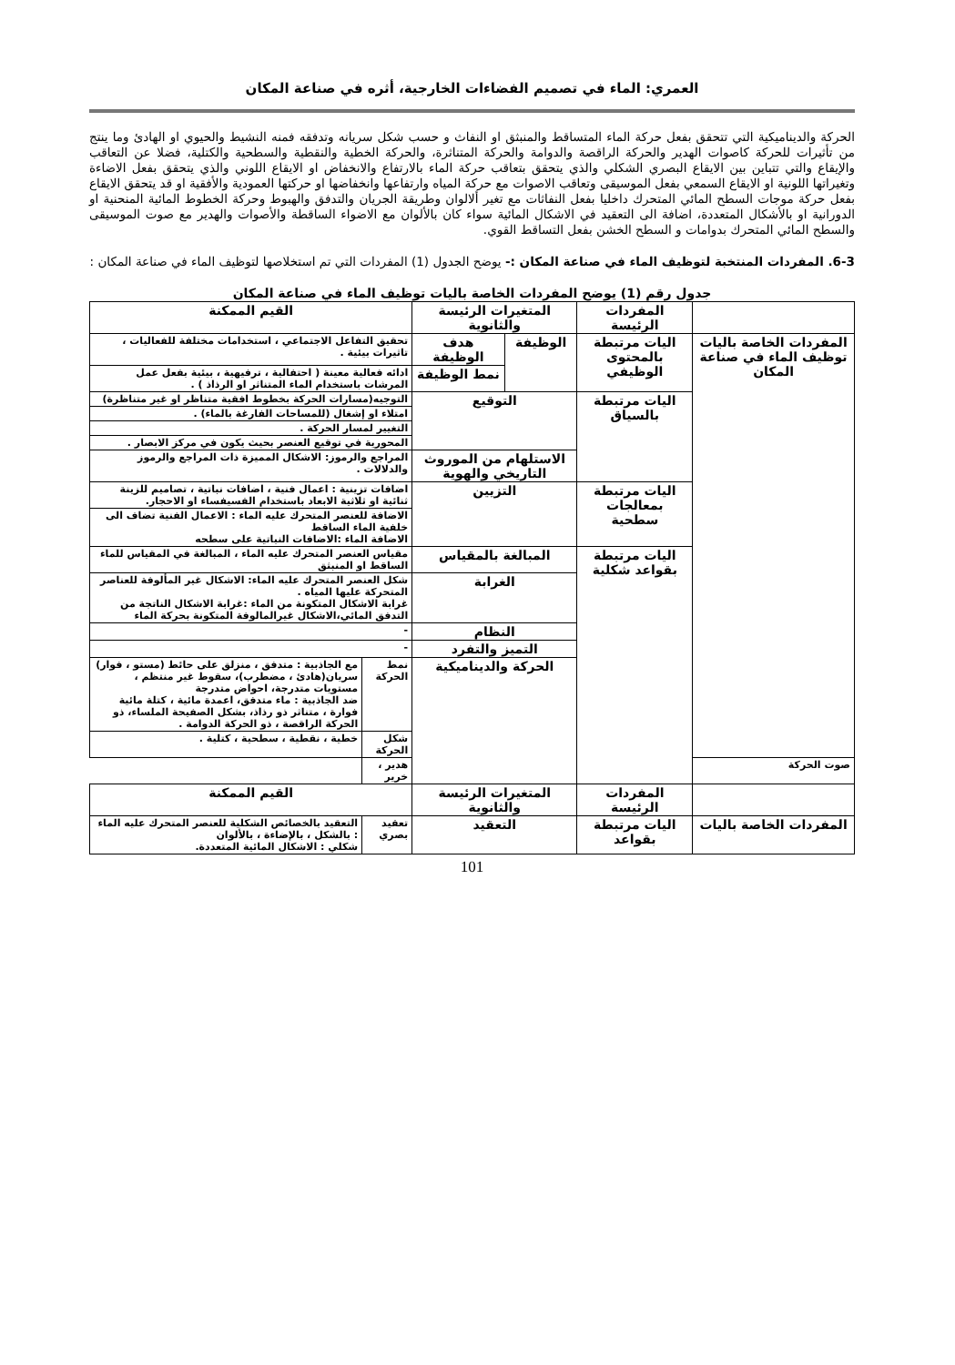العمري: الماء في تصميم الفضاءات الخارجية، أثره في صناعة المكان
الحركة والديناميكية التي تتحقق بفعل حركة الماء المتساقط والمنبثق او النفاث و حسب شكل سريانه وتدفقه فمنه النشيط والحيوي او الهادئ وما ينتج من تأثيرات للحركة كاصوات الهدير والحركة الراقصة والدوامة والحركة المتناثرة، والحركة الخطية والنقطية والسطحية والكتلية، فضلا عن التعاقب والإيقاع والتي تتباين بين الايقاع البصري الشكلي والذي يتحقق بتعاقب حركة الماء بالارتفاع والانخفاض او الايقاع اللوني والذي يتحقق بفعل الاضاءة وتغيراتها اللونية او الايقاع السمعي بفعل الموسيقى وتعاقب الاصوات مع حركة المياه وارتفاعها وانخفاضها او حركتها العمودية والأفقية او قد يتحقق الايقاع بفعل حركة موجات السطح المائي المتحرك داخليا بفعل النفاثات مع تغير ألالوان وطريقة الجريان والتدفق والهبوط وحركة الخطوط المائية المنحنية او الدورانية او بالأشكال المتعددة، اضافة الى التعقيد في الاشكال المائية سواء كان بالألوان مع الاضواء الساقطة والأصوات والهدير مع صوت الموسيقى والسطح المائي المتحرك بدوامات و السطح الخشن بفعل التساقط القوي.
6-3. المفردات المنتخبة لتوظيف الماء في صناعة المكان :- يوضح الجدول (1) المفردات التي تم استخلاصها لتوظيف الماء في صناعة المكان :
جدول رقم (1) يوضح المفردات الخاصة باليات توظيف الماء في صناعة المكان
| | المفردات الرئيسة | المتغيرات الرئيسة والثانوية | | القيم الممكنة | |
| المفردات الخاصة باليات توظيف الماء في صناعة المكان | اليات مرتبطة بالمحتوى الوظيفي | الوظيفة | هدف الوظيفة | تحقيق التفاعل الاجتماعي ، استخدامات مختلفة للفعاليات ، تاثيرات بيئية . | |
| | | | نمط الوظيفة | ادائه فعالية معينة ( احتفالية ، ترفيهية ، بيئية بفعل عمل المرشات باستخدام الماء المتناثر او الرذاذ ) . | |
| | اليات مرتبطة بالسياق | التوقيع | | التوجيه(مسارات الحركة بخطوط افقية متناظر او غير متناظرة) | |
| | | | | امتلاء او إشغال (للمساحات الفارغة بالماء) . | |
| | | | | التغيير لمسار الحركة . | |
| | | | | المحورية في توقيع العنصر بحيث يكون في مركز الابصار . | |
| | | الاستلهام من الموروث التاريخي والهوية | | المراجع والرموز: الاشكال المميزة ذات المراجع والرموز والدلالات . | |
| | اليات مرتبطة بمعالجات سطحية | التزيين | | اضافات تزينية : اعمال فنية ، اضافات نباتية ، تصاميم للزينة ثنائية او ثلاثية الابعاد باستخدام الفسيفساء او الاحجار. | |
| | | | | الاضافة للعنصر المتحرك عليه الماء : الاعمال الفنية تضاف الى خلفية الماء الساقط الاضافة الماء :الاضافات النباتية على سطحه | |
| | اليات مرتبطة بقواعد شكلية | المبالغة بالمقياس | | مقياس العنصر المتحرك عليه الماء ، المبالغة في المقياس للماء الساقط او المنبثق | |
| | | الغرابة | | شكل العنصر المتحرك عليه الماء: الاشكال غير المألوفة للعناصر المتحركة عليها المياه . غرابة الاشكال المتكونة من الماء :غرابة الاشكال الناتجة من التدفق المائي،الاشكال غيرالمالوفة المتكونة بحركة الماء | |
| | | النظام | | - | |
| | | التميز والتفرد | | - | |
| | | الحركة والديناميكية | | نمط الحركة | مع الجاذبية : متدفق ، منزلق على حائط (مستو ، فوار) سريان(هادئ ، مضطرب)، سقوط غير منتظم ، مستويات متدرجة، احواض متدرجة ضد الجاذبية : ماء متدفق، اعمدة مائية ، كتلة مائية فوارة ، متناثر ذو رذاذ، بشكل الصفيحة الملساء، ذو الحركة الراقصة ، ذو الحركة الدوامة . |
| | | | | شكل الحركة | خطية ، نقطية ، سطحية ، كتلية . |
| صوت الحركة | | | | هدير ، خرير | |
| | المفردات الرئيسة | المتغيرات الرئيسة والثانوية | | القيم الممكنة | |
| المفردات الخاصة باليات | اليات مرتبطة بقواعد | التعقيد | | تعقيد بصري | التعقيد بالخصائص الشكلية للعنصر المتحرك عليه الماء : بالشكل ، بالإضاءة ، بالألوان شكلي : الاشكال المائية المتعددة. |
101